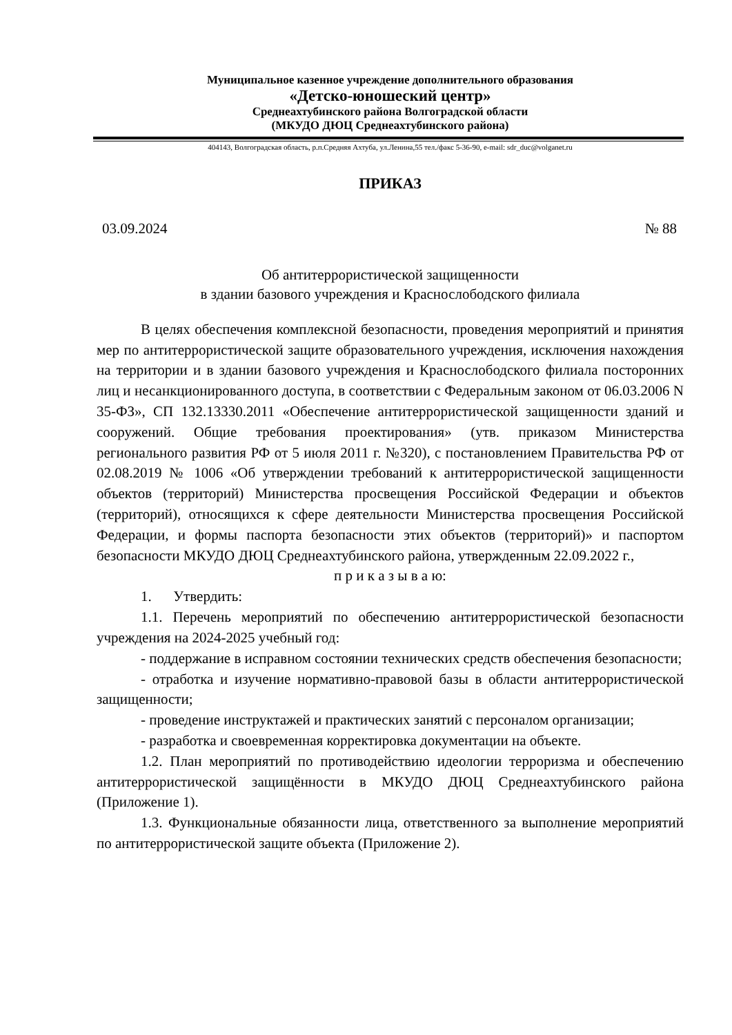Муниципальное казенное учреждение дополнительного образования
«Детско-юношеский центр»
Среднеахтубинского района Волгоградской области
(МКУДО ДЮЦ Среднеахтубинского района)
404143, Волгоградская область, р.п.Средняя Ахтуба, ул.Ленина,55 тел./факс 5-36-90, e-mail: sdr_duc@volganet.ru
ПРИКАЗ
03.09.2024 № 88
Об антитеррористической защищенности
в здании базового учреждения и Краснослободского филиала
В целях обеспечения комплексной безопасности, проведения мероприятий и принятия мер по антитеррористической защите образовательного учреждения, исключения нахождения на территории и в здании базового учреждения и Краснослободского филиала посторонних лиц и несанкционированного доступа, в соответствии с Федеральным законом от 06.03.2006 N 35-ФЗ», СП 132.13330.2011 «Обеспечение антитеррористической защищенности зданий и сооружений. Общие требования проектирования» (утв. приказом Министерства регионального развития РФ от 5 июля 2011 г. №320), с постановлением Правительства РФ от 02.08.2019 № 1006 «Об утверждении требований к антитеррористической защищенности объектов (территорий) Министерства просвещения Российской Федерации и объектов (территорий), относящихся к сфере деятельности Министерства просвещения Российской Федерации, и формы паспорта безопасности этих объектов (территорий)» и паспортом безопасности МКУДО ДЮЦ Среднеахтубинского района, утвержденным 22.09.2022 г.,
п р и к а з ы в а ю:
1. Утвердить:
1.1. Перечень мероприятий по обеспечению антитеррористической безопасности учреждения на 2024-2025 учебный год:
- поддержание в исправном состоянии технических средств обеспечения безопасности;
- отработка и изучение нормативно-правовой базы в области антитеррористической защищенности;
- проведение инструктажей и практических занятий с персоналом организации;
- разработка и своевременная корректировка документации на объекте.
1.2. План мероприятий по противодействию идеологии терроризма и обеспечению антитеррористической защищённости в МКУДО ДЮЦ Среднеахтубинского района (Приложение 1).
1.3. Функциональные обязанности лица, ответственного за выполнение мероприятий по антитеррористической защите объекта (Приложение 2).